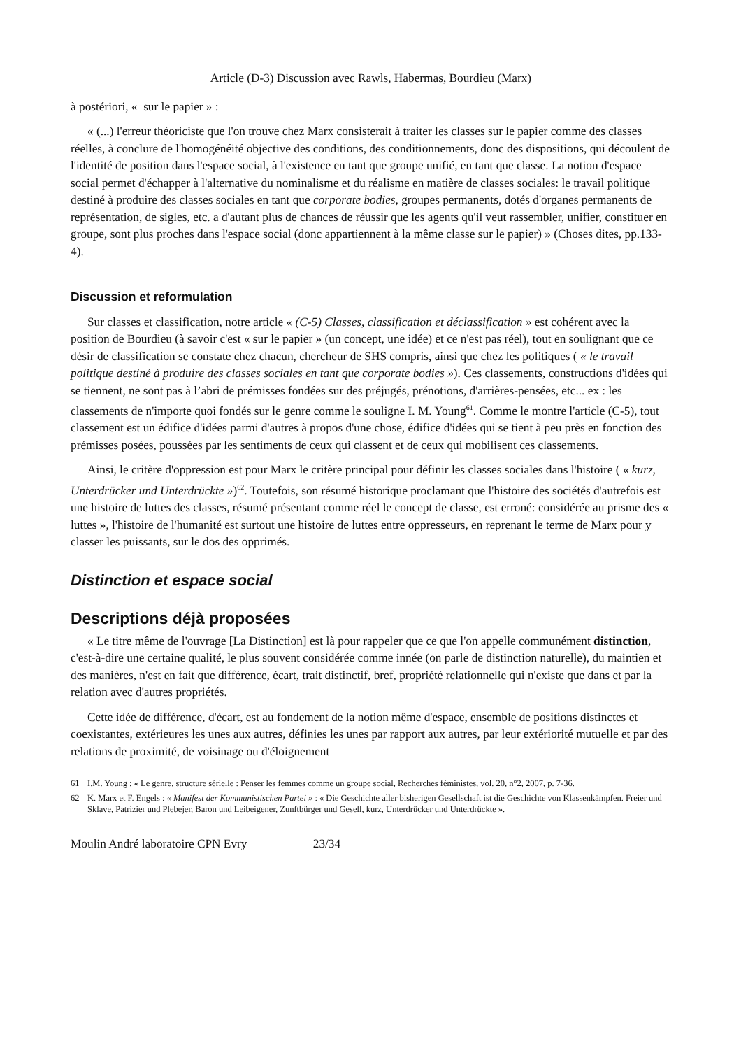Article (D-3) Discussion avec Rawls, Habermas, Bourdieu (Marx)
à postériori, « sur le papier » :
« (...) l'erreur théoriciste que l'on trouve chez Marx consisterait à traiter les classes sur le papier comme des classes réelles, à conclure de l'homogénéité objective des conditions, des conditionnements, donc des dispositions, qui découlent de l'identité de position dans l'espace social, à l'existence en tant que groupe unifié, en tant que classe. La notion d'espace social permet d'échapper à l'alternative du nominalisme et du réalisme en matière de classes sociales: le travail politique destiné à produire des classes sociales en tant que corporate bodies, groupes permanents, dotés d'organes permanents de représentation, de sigles, etc. a d'autant plus de chances de réussir que les agents qu'il veut rassembler, unifier, constituer en groupe, sont plus proches dans l'espace social (donc appartiennent à la même classe sur le papier) » (Choses dites, pp.133-4).
Discussion et reformulation
Sur classes et classification, notre article « (C-5) Classes, classification et déclassification » est cohérent avec la position de Bourdieu (à savoir c'est « sur le papier » (un concept, une idée) et ce n'est pas réel), tout en soulignant que ce désir de classification se constate chez chacun, chercheur de SHS compris, ainsi que chez les politiques ( « le travail politique destiné à produire des classes sociales en tant que corporate bodies »). Ces classements, constructions d'idées qui se tiennent, ne sont pas à l’abri de prémisses fondées sur des préjugés, prénotions, d'arrières-pensées, etc... ex : les classements de n'importe quoi fondés sur le genre comme le souligne I. M. Young<sup>61</sup>. Comme le montre l'article (C-5), tout classement est un édifice d'idées parmi d'autres à propos d'une chose, édifice d'idées qui se tient à peu près en fonction des prémisses posées, poussées par les sentiments de ceux qui classent et de ceux qui mobilisent ces classements.
Ainsi, le critère d'oppression est pour Marx le critère principal pour définir les classes sociales dans l'histoire ( « kurz, Unterdrücker und Unterdrückte »)<sup>62</sup>. Toutefois, son résumé historique proclamant que l'histoire des sociétés d'autrefois est une histoire de luttes des classes, résumé présentant comme réel le concept de classe, est erroné: considérée au prisme des « luttes », l'histoire de l'humanité est surtout une histoire de luttes entre oppresseurs, en reprenant le terme de Marx pour y classer les puissants, sur le dos des opprimés.
Distinction et espace social
Descriptions déjà proposées
« Le titre même de l'ouvrage [La Distinction] est là pour rappeler que ce que l'on appelle communément distinction, c'est-à-dire une certaine qualité, le plus souvent considérée comme innée (on parle de distinction naturelle), du maintien et des manières, n'est en fait que différence, écart, trait distinctif, bref, propriété relationnelle qui n'existe que dans et par la relation avec d'autres propriétés.
Cette idée de différence, d'écart, est au fondement de la notion même d'espace, ensemble de positions distinctes et coexistantes, extérieures les unes aux autres, définies les unes par rapport aux autres, par leur extériorité mutuelle et par des relations de proximité, de voisinage ou d'éloignement
61 I.M. Young : « Le genre, structure sérielle : Penser les femmes comme un groupe social, Recherches féministes, vol. 20, n°2, 2007, p. 7-36.
62 K. Marx et F. Engels : « Manifest der Kommunistischen Partei » : « Die Geschichte aller bisherigen Gesellschaft ist die Geschichte von Klassenkämpfen. Freier und Sklave, Patrizier und Plebejer, Baron und Leibeigener, Zunftbürger und Gesell, kurz, Unterdrücker und Unterdrückte ».
Moulin André laboratoire CPN Evry 23/34